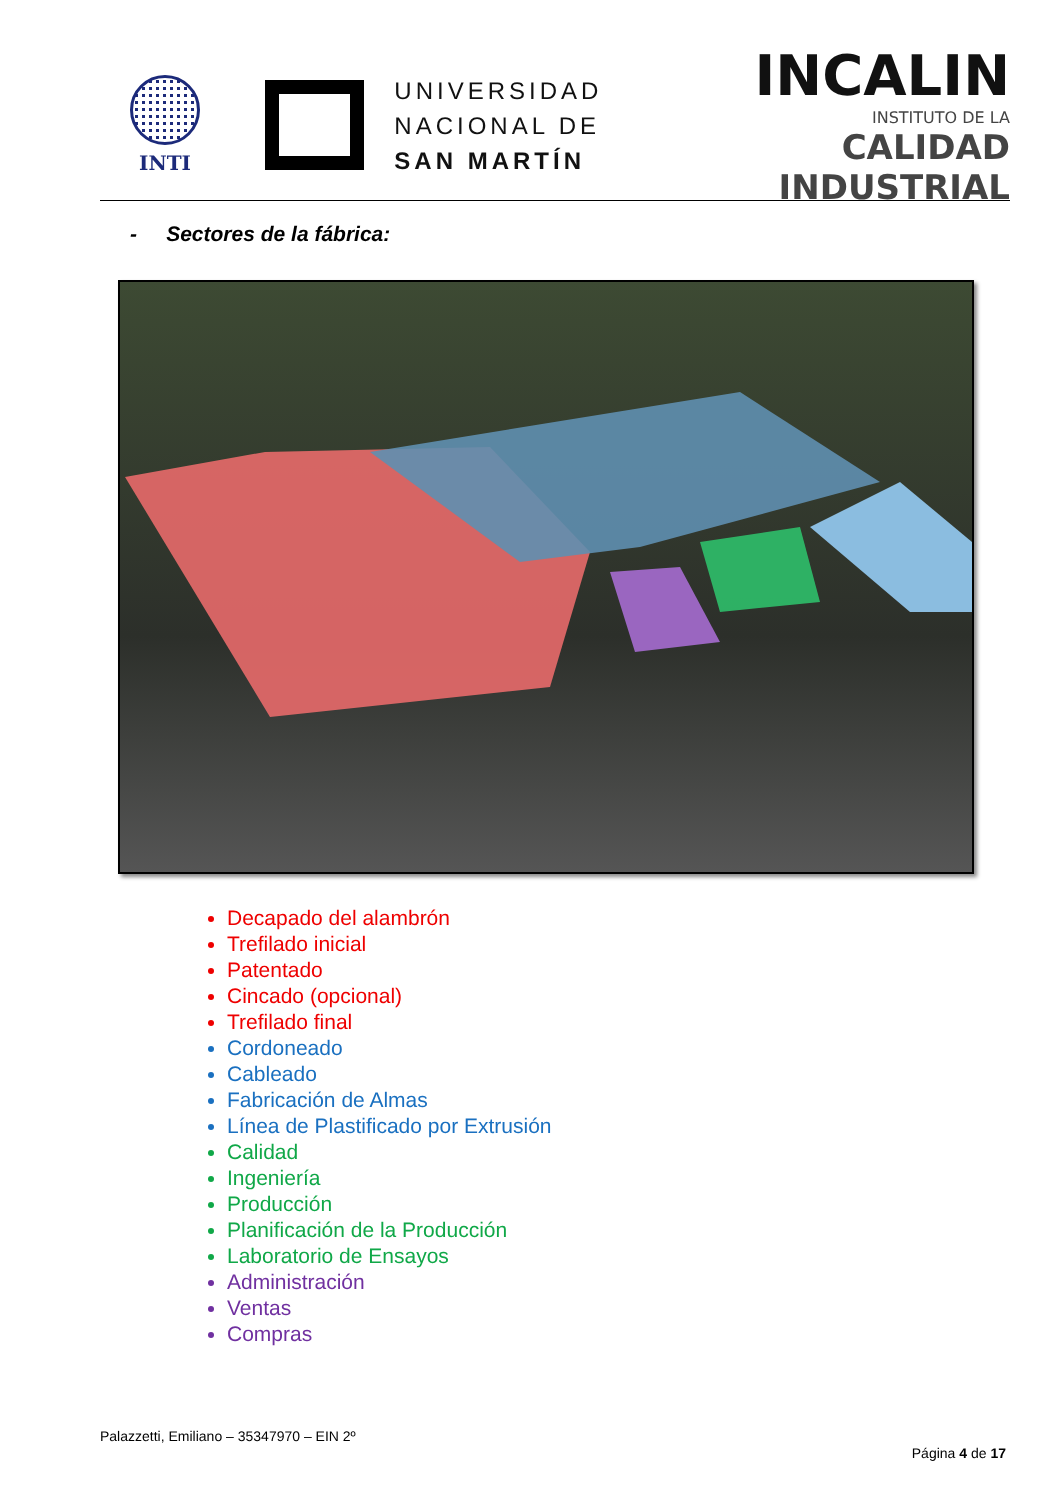INTI
UNIVERSIDAD
NACIONAL DE
SAN MARTÍN
INCALIN
INSTITUTO DE LA
CALIDAD INDUSTRIAL
- Sectores de la fábrica:
Decapado del alambrón
Trefilado inicial
Patentado
Cincado (opcional)
Trefilado final
Cordoneado
Cableado
Fabricación de Almas
Línea de Plastificado por Extrusión
Calidad
Ingeniería
Producción
Planificación de la Producción
Laboratorio de Ensayos
Administración
Ventas
Compras
Palazzetti, Emiliano – 35347970 – EIN 2º
Página 4 de 17